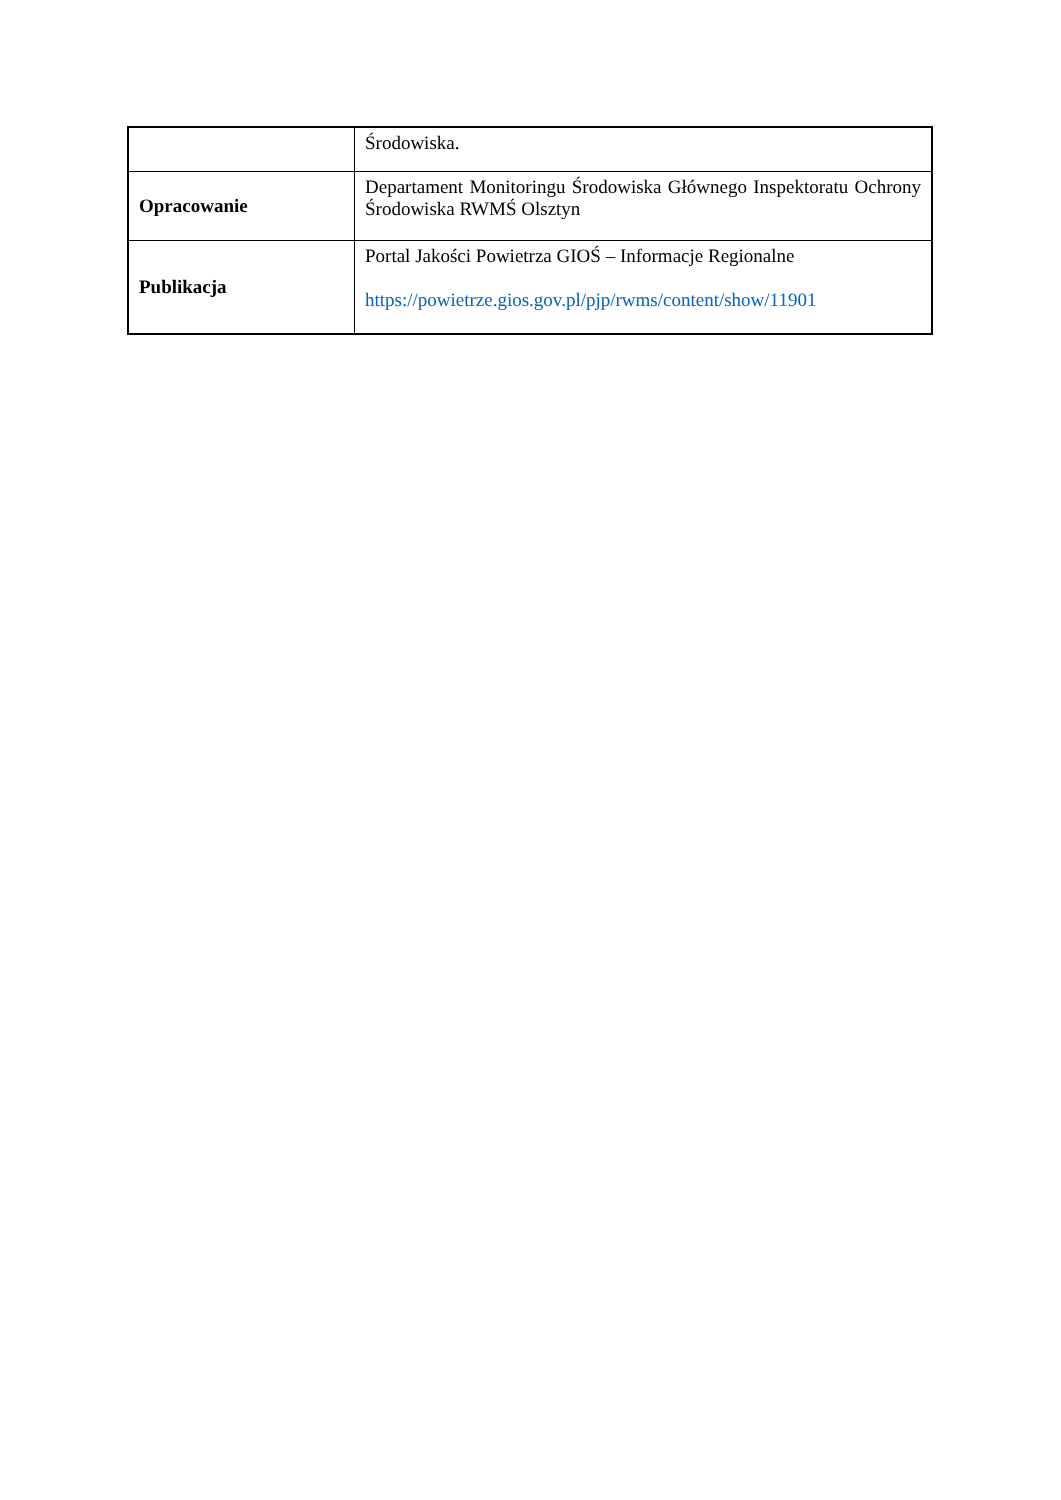| | Środowiska. |
| Opracowanie | Departament Monitoringu Środowiska Głównego Inspektoratu Ochrony Środowiska RWMŚ Olsztyn |
| Publikacja | Portal Jakości Powietrza GIOŚ – Informacje Regionalne https://powietrze.gios.gov.pl/pjp/rwms/content/show/11901 |